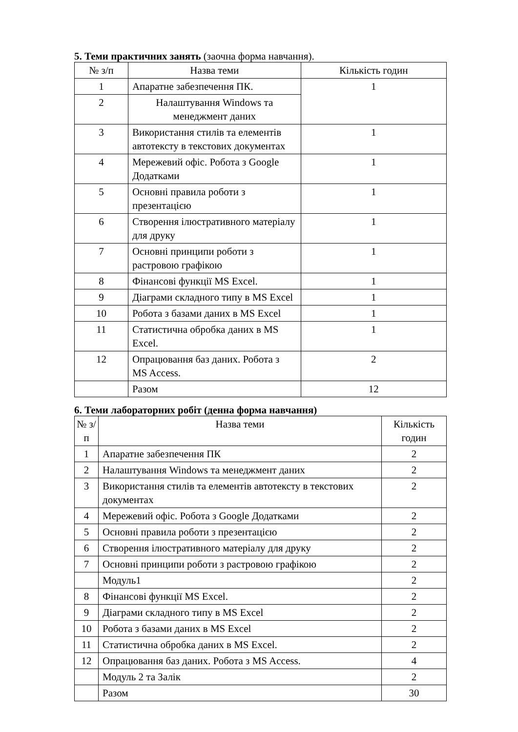5. Теми практичних занять (заочна форма навчання).
| № з/п | Назва теми | Кількість годин |
| --- | --- | --- |
| 1 | Апаратне забезпечення ПК. | 1 |
| 2 | Налаштування Windows та менеджмент даних | |
| 3 | Використання стилів та елементів автотексту в текстових документах | 1 |
| 4 | Мережевий офіс. Робота з Google Додатками | 1 |
| 5 | Основні правила роботи з презентацією | 1 |
| 6 | Створення ілюстративного матеріалу для друку | 1 |
| 7 | Основні принципи роботи з растровою графікою | 1 |
| 8 | Фінансові функції MS Excel. | 1 |
| 9 | Діаграми складного типу в MS Excel | 1 |
| 10 | Робота з базами даних в MS Excel | 1 |
| 11 | Статистична обробка даних в MS Excel. | 1 |
| 12 | Опрацювання баз даних. Робота з MS Access. | 2 |
| | Разом | 12 |
6. Теми лабораторних робіт (денна форма навчання)
| № з/п | Назва теми | Кількість годин |
| --- | --- | --- |
| 1 | Апаратне забезпечення ПК | 2 |
| 2 | Налаштування Windows та менеджмент даних | 2 |
| 3 | Використання стилів та елементів автотексту в текстових документах | 2 |
| 4 | Мережевий офіс. Робота з Google Додатками | 2 |
| 5 | Основні правила роботи з презентацією | 2 |
| 6 | Створення ілюстративного матеріалу для друку | 2 |
| 7 | Основні принципи роботи з растровою графікою | 2 |
| | Модуль1 | 2 |
| 8 | Фінансові функції MS Excel. | 2 |
| 9 | Діаграми складного типу в MS Excel | 2 |
| 10 | Робота з базами даних в MS Excel | 2 |
| 11 | Статистична обробка даних в MS Excel. | 2 |
| 12 | Опрацювання баз даних. Робота з MS Access. | 4 |
| | Модуль 2 та Залік | 2 |
| | Разом | 30 |